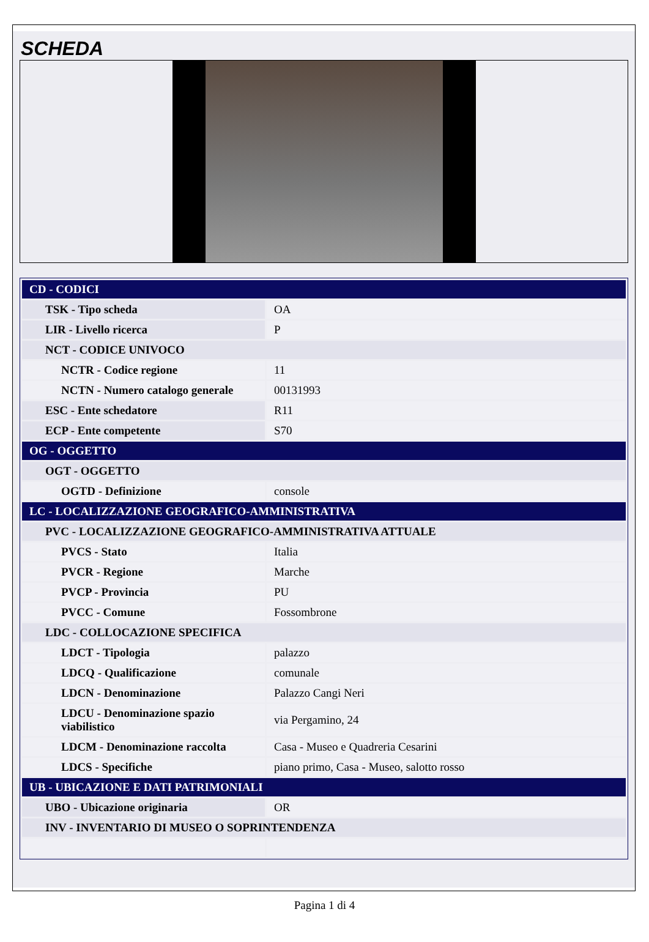SCHEDA
| CD - CODICI | |
| TSK - Tipo scheda | OA |
| LIR - Livello ricerca | P |
| NCT - CODICE UNIVOCO | |
| NCTR - Codice regione | 11 |
| NCTN - Numero catalogo generale | 00131993 |
| ESC - Ente schedatore | R11 |
| ECP - Ente competente | S70 |
| OG - OGGETTO | |
| OGT - OGGETTO | |
| OGTD - Definizione | console |
| LC - LOCALIZZAZIONE GEOGRAFICO-AMMINISTRATIVA | |
| PVC - LOCALIZZAZIONE GEOGRAFICO-AMMINISTRATIVA ATTUALE | |
| PVCS - Stato | Italia |
| PVCR - Regione | Marche |
| PVCP - Provincia | PU |
| PVCC - Comune | Fossombrone |
| LDC - COLLOCAZIONE SPECIFICA | |
| LDCT - Tipologia | palazzo |
| LDCQ - Qualificazione | comunale |
| LDCN - Denominazione | Palazzo Cangi Neri |
| LDCU - Denominazione spazio viabilistico | via Pergamino, 24 |
| LDCM - Denominazione raccolta | Casa - Museo e Quadreria Cesarini |
| LDCS - Specifiche | piano primo, Casa - Museo, salotto rosso |
| UB - UBICAZIONE E DATI PATRIMONIALI | |
| UBO - Ubicazione originaria | OR |
| INV - INVENTARIO DI MUSEO O SOPRINTENDENZA | |
Pagina 1 di 4